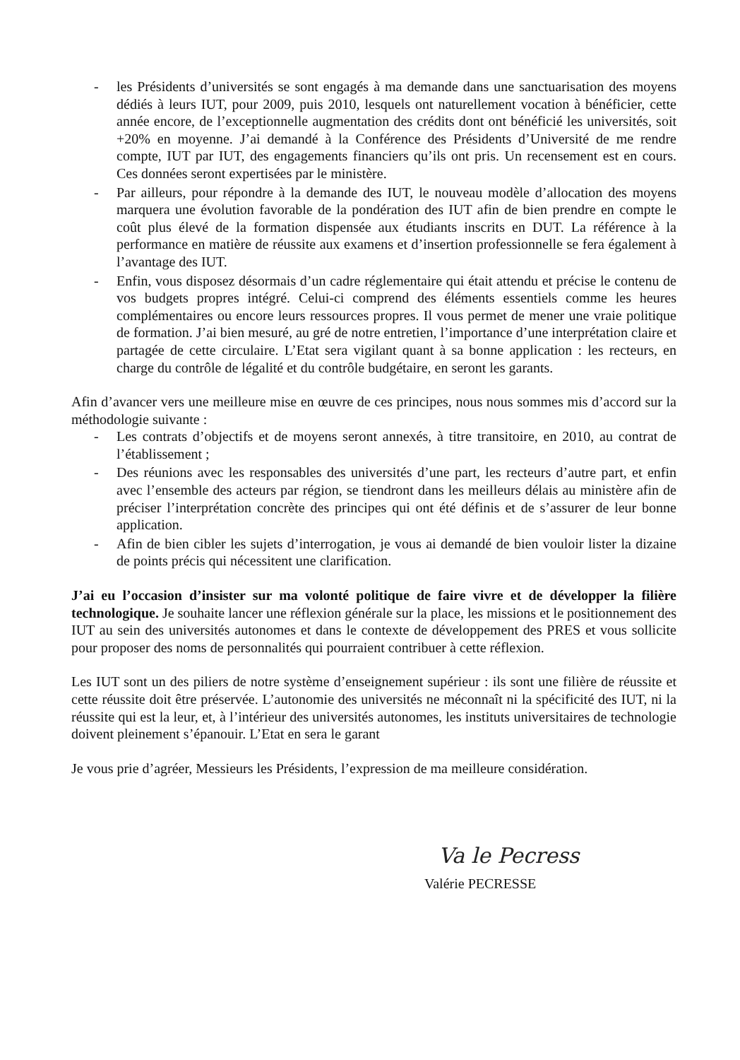- les Présidents d’universités se sont engagés à ma demande dans une sanctuarisation des moyens dédiés à leurs IUT, pour 2009, puis 2010, lesquels ont naturellement vocation à bénéficier, cette année encore, de l’exceptionnelle augmentation des crédits dont ont bénéficié les universités, soit +20% en moyenne. J’ai demandé à la Conférence des Présidents d’Université de me rendre compte, IUT par IUT, des engagements financiers qu’ils ont pris. Un recensement est en cours. Ces données seront expertisées par le ministère.
- Par ailleurs, pour répondre à la demande des IUT, le nouveau modèle d’allocation des moyens marquera une évolution favorable de la pondération des IUT afin de bien prendre en compte le coût plus élevé de la formation dispensée aux étudiants inscrits en DUT. La référence à la performance en matière de réussite aux examens et d’insertion professionnelle se fera également à l’avantage des IUT.
- Enfin, vous disposez désormais d’un cadre réglementaire qui était attendu et précise le contenu de vos budgets propres intégré. Celui-ci comprend des éléments essentiels comme les heures complémentaires ou encore leurs ressources propres. Il vous permet de mener une vraie politique de formation. J’ai bien mesuré, au gré de notre entretien, l’importance d’une interprétation claire et partagée de cette circulaire. L’Etat sera vigilant quant à sa bonne application : les recteurs, en charge du contrôle de légalité et du contrôle budgétaire, en seront les garants.
Afin d’avancer vers une meilleure mise en œuvre de ces principes, nous nous sommes mis d’accord sur la méthodologie suivante :
- Les contrats d’objectifs et de moyens seront annexés, à titre transitoire, en 2010, au contrat de l’établissement ;
- Des réunions avec les responsables des universités d’une part, les recteurs d’autre part, et enfin avec l’ensemble des acteurs par région, se tiendront dans les meilleurs délais au ministère afin de préciser l’interprétation concrète des principes qui ont été définis et de s’assurer de leur bonne application.
- Afin de bien cibler les sujets d’interrogation, je vous ai demandé de bien vouloir lister la dizaine de points précis qui nécessitent une clarification.
J’ai eu l’occasion d’insister sur ma volonté politique de faire vivre et de développer la filière technologique. Je souhaite lancer une réflexion générale sur la place, les missions et le positionnement des IUT au sein des universités autonomes et dans le contexte de développement des PRES et vous sollicite pour proposer des noms de personnalités qui pourraient contribuer à cette réflexion.
Les IUT sont un des piliers de notre système d’enseignement supérieur : ils sont une filière de réussite et cette réussite doit être préservée. L’autonomie des universités ne méconnaît ni la spécificité des IUT, ni la réussite qui est la leur, et, à l’intérieur des universités autonomes, les instituts universitaires de technologie doivent pleinement s’épanouir. L’Etat en sera le garant
Je vous prie d’agréer, Messieurs les Présidents, l’expression de ma meilleure considération.
Va le Pecress
Valérie PECRESSE